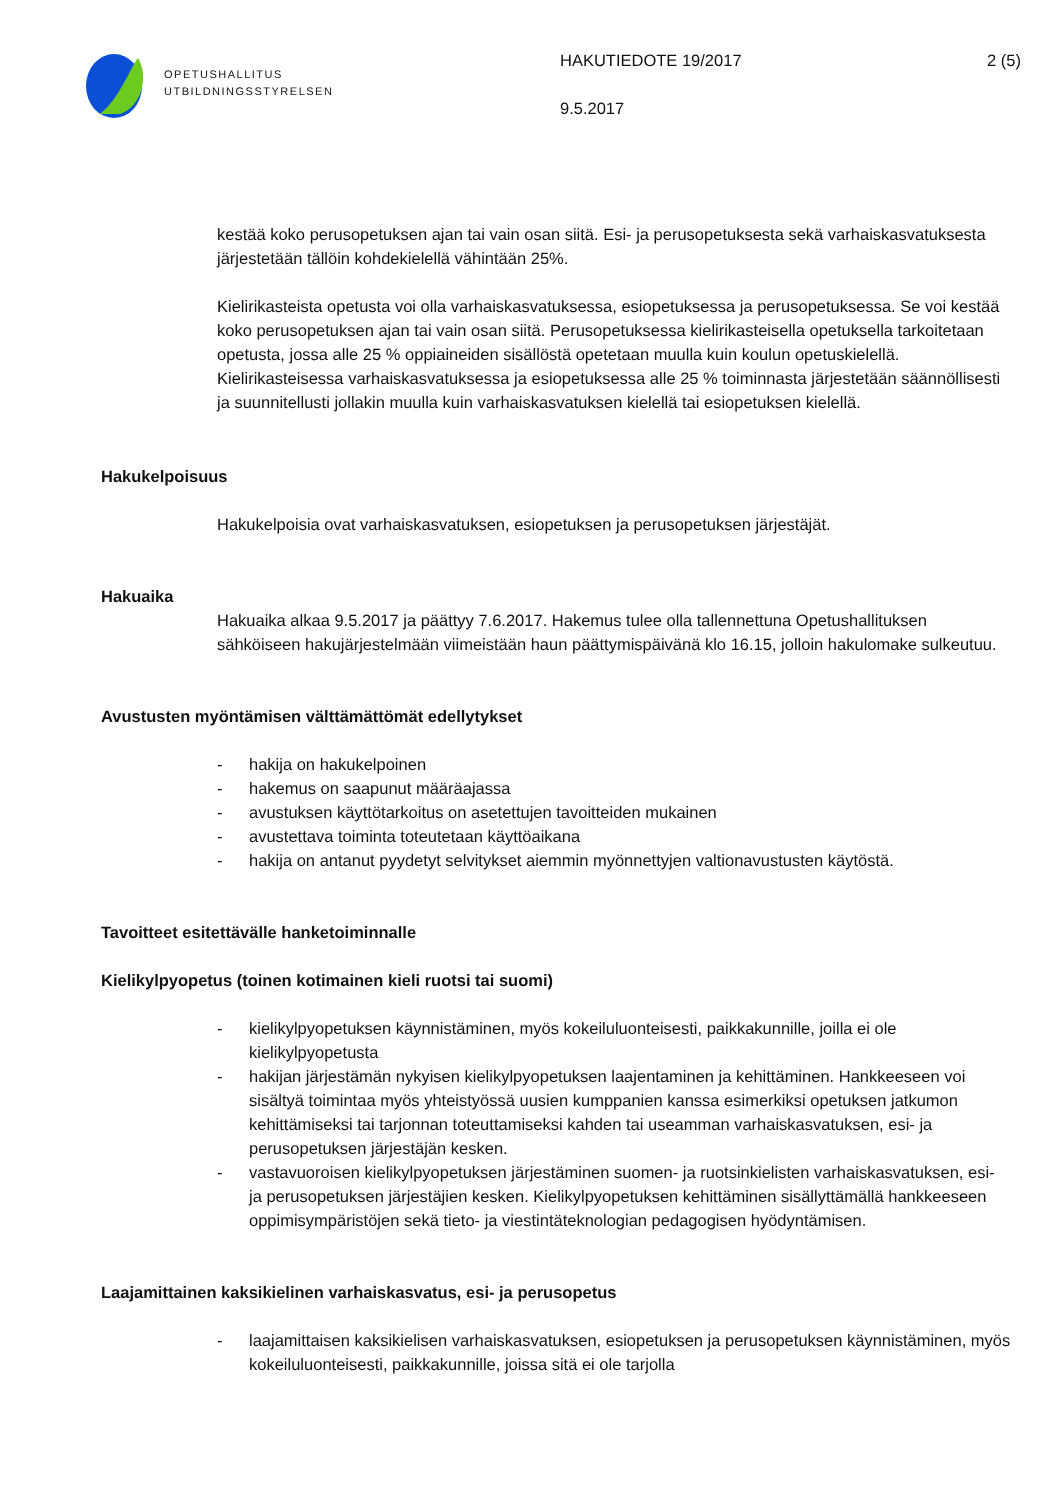OPETUSHALLITUS
UTBILDNINGSSTYRELSEN
HAKUTIEDOTE 19/2017
9.5.2017
2 (5)
kestää koko perusopetuksen ajan tai vain osan siitä. Esi- ja perusopetuksesta sekä varhaiskasvatuksesta järjestetään tällöin kohdekielellä vähintään 25%.
Kielirikasteista opetusta voi olla varhaiskasvatuksessa, esiopetuksessa ja perusopetuksessa. Se voi kestää koko perusopetuksen ajan tai vain osan siitä. Perusopetuksessa kielirikasteisella opetuksella tarkoitetaan opetusta, jossa alle 25 % oppiaineiden sisällöstä opetetaan muulla kuin koulun opetuskielellä. Kielirikasteisessa varhaiskasvatuksessa ja esiopetuksessa alle 25 % toiminnasta järjestetään säännöllisesti ja suunnitellusti jollakin muulla kuin varhaiskasvatuksen kielellä tai esiopetuksen kielellä.
Hakukelpoisuus
Hakukelpoisia ovat varhaiskasvatuksen, esiopetuksen ja perusopetuksen järjestäjät.
Hakuaika
Hakuaika alkaa 9.5.2017 ja päättyy 7.6.2017. Hakemus tulee olla tallennettuna Opetushallituksen sähköiseen hakujärjestelmään viimeistään haun päättymispäivänä klo 16.15, jolloin hakulomake sulkeutuu.
Avustusten myöntämisen välttämättömät edellytykset
- hakija on hakukelpoinen
- hakemus on saapunut määräajassa
- avustuksen käyttötarkoitus on asetettujen tavoitteiden mukainen
- avustettava toiminta toteutetaan käyttöaikana
- hakija on antanut pyydetyt selvitykset aiemmin myönnettyjen valtionavustusten käytöstä.
Tavoitteet esitettävälle hanketoiminnalle
Kielikylpyopetus (toinen kotimainen kieli ruotsi tai suomi)
- kielikylpyopetuksen käynnistäminen, myös kokeiluluonteisesti, paikkakunnille, joilla ei ole kielikylpyopetusta
- hakijan järjestämän nykyisen kielikylpyopetuksen laajentaminen ja kehittäminen. Hankkeeseen voi sisältyä toimintaa myös yhteistyössä uusien kumppanien kanssa esimerkiksi opetuksen jatkumon kehittämiseksi tai tarjonnan toteuttamiseksi kahden tai useamman varhaiskasvatuksen, esi- ja perusopetuksen järjestäjän kesken.
- vastavuoroisen kielikylpyopetuksen järjestäminen suomen- ja ruotsinkielisten varhaiskasvatuksen, esi- ja perusopetuksen järjestäjien kesken. Kielikylpyopetuksen kehittäminen sisällyttämällä hankkeeseen oppimisympäristöjen sekä tieto- ja viestintäteknologian pedagogisen hyödyntämisen.
Laajamittainen kaksikielinen varhaiskasvatus, esi- ja perusopetus
- laajamittaisen kaksikielisen varhaiskasvatuksen, esiopetuksen ja perusopetuksen käynnistäminen, myös kokeiluluonteisesti, paikkakunnille, joissa sitä ei ole tarjolla